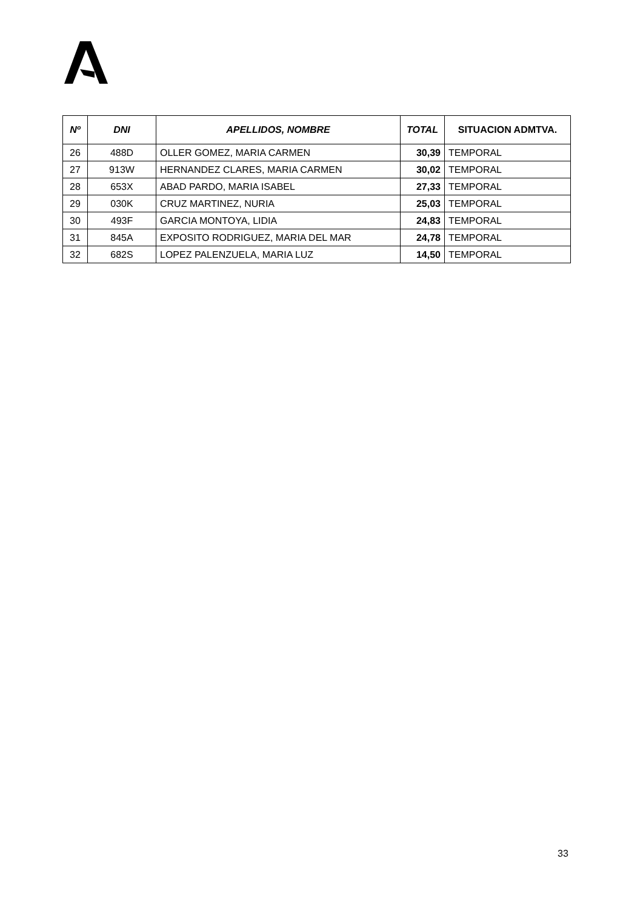| Nº | DNI | APELLIDOS, NOMBRE | TOTAL | SITUACION ADMTVA. |
| --- | --- | --- | --- | --- |
| 26 | 488D | OLLER GOMEZ, MARIA CARMEN | 30,39 | TEMPORAL |
| 27 | 913W | HERNANDEZ CLARES, MARIA CARMEN | 30,02 | TEMPORAL |
| 28 | 653X | ABAD PARDO, MARIA ISABEL | 27,33 | TEMPORAL |
| 29 | 030K | CRUZ MARTINEZ, NURIA | 25,03 | TEMPORAL |
| 30 | 493F | GARCIA MONTOYA, LIDIA | 24,83 | TEMPORAL |
| 31 | 845A | EXPOSITO RODRIGUEZ, MARIA DEL MAR | 24,78 | TEMPORAL |
| 32 | 682S | LOPEZ PALENZUELA, MARIA LUZ | 14,50 | TEMPORAL |
33